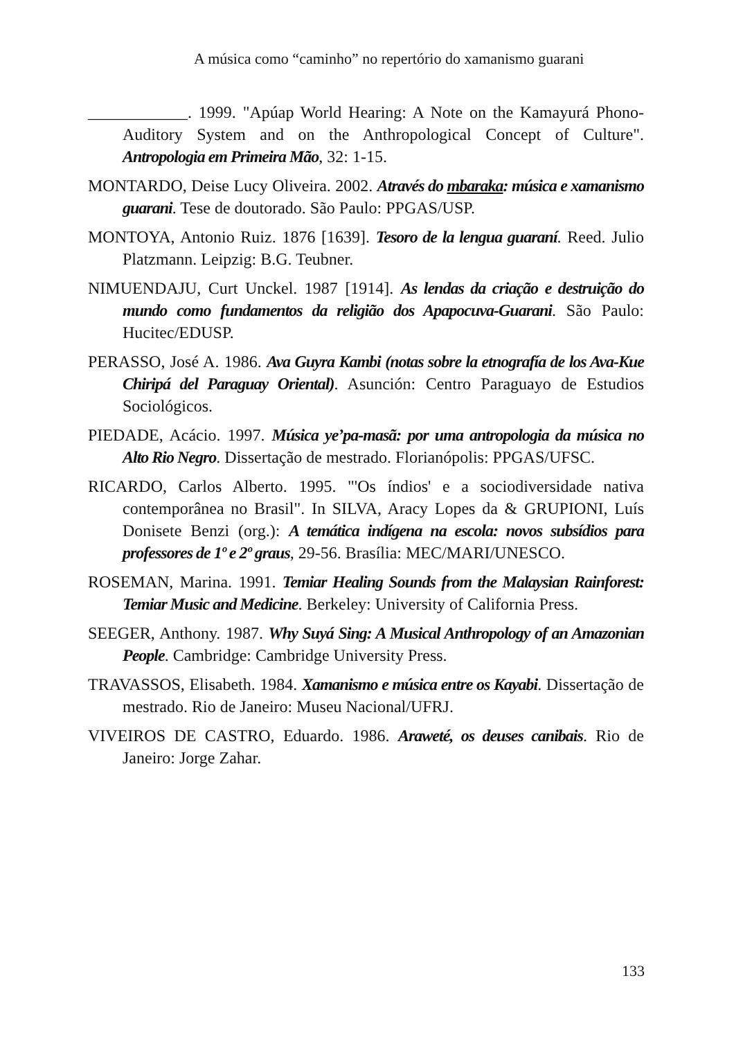A música como “caminho” no repertório do xamanismo guarani
____________. 1999. "Apúap World Hearing: A Note on the Kamayurá Phono-Auditory System and on the Anthropological Concept of Culture". Antropologia em Primeira Mão, 32: 1-15.
MONTARDO, Deise Lucy Oliveira. 2002. Através do mbaraka: música e xamanismo guarani. Tese de doutorado. São Paulo: PPGAS/USP.
MONTOYA, Antonio Ruiz. 1876 [1639]. Tesoro de la lengua guaraní. Reed. Julio Platzmann. Leipzig: B.G. Teubner.
NIMUENDAJU, Curt Unckel. 1987 [1914]. As lendas da criação e destruição do mundo como fundamentos da religião dos Apapocuva-Guarani. São Paulo: Hucitec/EDUSP.
PERASSO, José A. 1986. Ava Guyra Kambi (notas sobre la etnografía de los Ava-Kue Chiripá del Paraguay Oriental). Asunción: Centro Paraguayo de Estudios Sociológicos.
PIEDADE, Acácio. 1997. Música ye’pa-masã: por uma antropologia da música no Alto Rio Negro. Dissertação de mestrado. Florianópolis: PPGAS/UFSC.
RICARDO, Carlos Alberto. 1995. "'Os índios' e a sociodiversidade nativa contemporânea no Brasil". In SILVA, Aracy Lopes da & GRUPIONI, Luís Donisete Benzi (org.): A temática indígena na escola: novos subsídios para professores de 1º e 2º graus, 29-56. Brasília: MEC/MARI/UNESCO.
ROSEMAN, Marina. 1991. Temiar Healing Sounds from the Malaysian Rainforest: Temiar Music and Medicine. Berkeley: University of California Press.
SEEGER, Anthony. 1987. Why Suyá Sing: A Musical Anthropology of an Amazonian People. Cambridge: Cambridge University Press.
TRAVASSOS, Elisabeth. 1984. Xamanismo e música entre os Kayabi. Dissertação de mestrado. Rio de Janeiro: Museu Nacional/UFRJ.
VIVEIROS DE CASTRO, Eduardo. 1986. Araweté, os deuses canibais. Rio de Janeiro: Jorge Zahar.
133